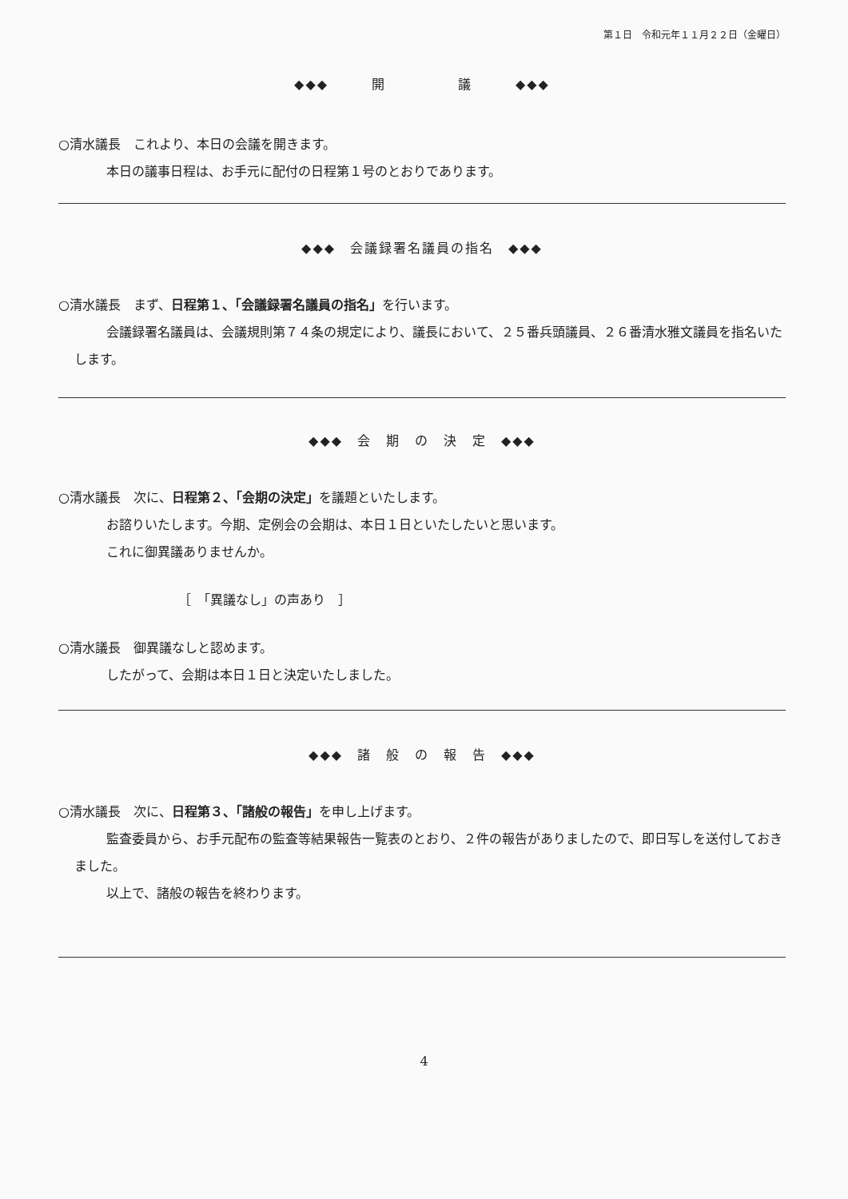第１日　令和元年１１月２２日（金曜日）
◆◆◆　　　開　　　　　議　　　◆◆◆
○清水議長　これより、本日の会議を開きます。
本日の議事日程は、お手元に配付の日程第１号のとおりであります。
◆◆◆　会議録署名議員の指名　◆◆◆
○清水議長　まず、日程第１、「会議録署名議員の指名」を行います。
会議録署名議員は、会議規則第７４条の規定により、議長において、２５番兵頭議員、２６番清水雅文議員を指名いたします。
◆◆◆　会　期　の　決　定　◆◆◆
○清水議長　次に、日程第２、「会期の決定」を議題といたします。
お諮りいたします。今期、定例会の会期は、本日１日といたしたいと思います。
これに御異議ありませんか。
［　「異議なし」の声あり　］
○清水議長　御異議なしと認めます。
したがって、会期は本日１日と決定いたしました。
◆◆◆　諸　般　の　報　告　◆◆◆
○清水議長　次に、日程第３、「諸般の報告」を申し上げます。
監査委員から、お手元配布の監査等結果報告一覧表のとおり、２件の報告がありましたので、即日写しを送付しておきました。
以上で、諸般の報告を終わります。
4